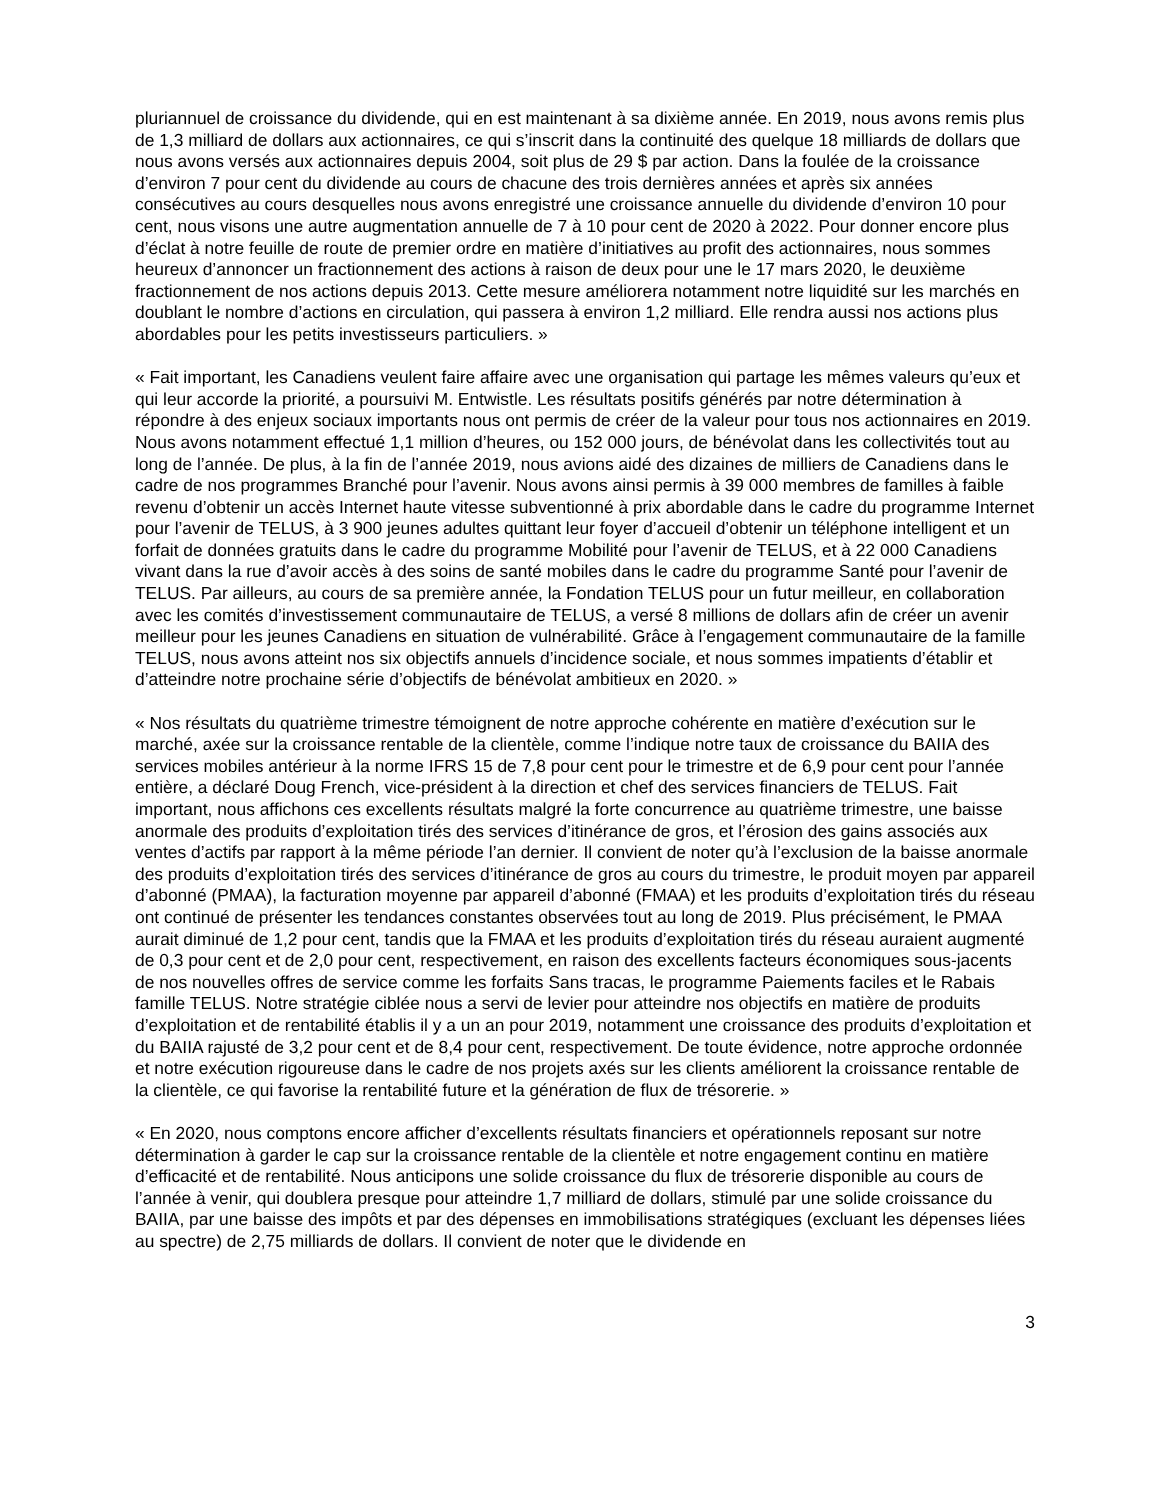pluriannuel de croissance du dividende, qui en est maintenant à sa dixième année. En 2019, nous avons remis plus de 1,3 milliard de dollars aux actionnaires, ce qui s’inscrit dans la continuité des quelque 18 milliards de dollars que nous avons versés aux actionnaires depuis 2004, soit plus de 29 $ par action. Dans la foulée de la croissance d’environ 7 pour cent du dividende au cours de chacune des trois dernières années et après six années consécutives au cours desquelles nous avons enregistré une croissance annuelle du dividende d’environ 10 pour cent, nous visons une autre augmentation annuelle de 7 à 10 pour cent de 2020 à 2022. Pour donner encore plus d’éclat à notre feuille de route de premier ordre en matière d’initiatives au profit des actionnaires, nous sommes heureux d’annoncer un fractionnement des actions à raison de deux pour une le 17 mars 2020, le deuxième fractionnement de nos actions depuis 2013. Cette mesure améliorera notamment notre liquidité sur les marchés en doublant le nombre d’actions en circulation, qui passera à environ 1,2 milliard. Elle rendra aussi nos actions plus abordables pour les petits investisseurs particuliers. »
« Fait important, les Canadiens veulent faire affaire avec une organisation qui partage les mêmes valeurs qu’eux et qui leur accorde la priorité, a poursuivi M. Entwistle. Les résultats positifs générés par notre détermination à répondre à des enjeux sociaux importants nous ont permis de créer de la valeur pour tous nos actionnaires en 2019. Nous avons notamment effectué 1,1 million d’heures, ou 152 000 jours, de bénévolat dans les collectivités tout au long de l’année. De plus, à la fin de l’année 2019, nous avions aidé des dizaines de milliers de Canadiens dans le cadre de nos programmes Branché pour l’avenir. Nous avons ainsi permis à 39 000 membres de familles à faible revenu d’obtenir un accès Internet haute vitesse subventionné à prix abordable dans le cadre du programme Internet pour l’avenir de TELUS, à 3 900 jeunes adultes quittant leur foyer d’accueil d’obtenir un téléphone intelligent et un forfait de données gratuits dans le cadre du programme Mobilité pour l’avenir de TELUS, et à 22 000 Canadiens vivant dans la rue d’avoir accès à des soins de santé mobiles dans le cadre du programme Santé pour l’avenir de TELUS. Par ailleurs, au cours de sa première année, la Fondation TELUS pour un futur meilleur, en collaboration avec les comités d’investissement communautaire de TELUS, a versé 8 millions de dollars afin de créer un avenir meilleur pour les jeunes Canadiens en situation de vulnérabilité. Grâce à l’engagement communautaire de la famille TELUS, nous avons atteint nos six objectifs annuels d’incidence sociale, et nous sommes impatients d’établir et d’atteindre notre prochaine série d’objectifs de bénévolat ambitieux en 2020. »
« Nos résultats du quatrième trimestre témoignent de notre approche cohérente en matière d’exécution sur le marché, axée sur la croissance rentable de la clientèle, comme l’indique notre taux de croissance du BAIIA des services mobiles antérieur à la norme IFRS 15 de 7,8 pour cent pour le trimestre et de 6,9 pour cent pour l’année entière, a déclaré Doug French, vice-président à la direction et chef des services financiers de TELUS. Fait important, nous affichons ces excellents résultats malgré la forte concurrence au quatrième trimestre, une baisse anormale des produits d’exploitation tirés des services d’itinérance de gros, et l’érosion des gains associés aux ventes d’actifs par rapport à la même période l’an dernier. Il convient de noter qu’à l’exclusion de la baisse anormale des produits d’exploitation tirés des services d’itinérance de gros au cours du trimestre, le produit moyen par appareil d’abonné (PMAA), la facturation moyenne par appareil d’abonné (FMAA) et les produits d’exploitation tirés du réseau ont continué de présenter les tendances constantes observées tout au long de 2019. Plus précisément, le PMAA aurait diminué de 1,2 pour cent, tandis que la FMAA et les produits d’exploitation tirés du réseau auraient augmenté de 0,3 pour cent et de 2,0 pour cent, respectivement, en raison des excellents facteurs économiques sous-jacents de nos nouvelles offres de service comme les forfaits Sans tracas, le programme Paiements faciles et le Rabais famille TELUS. Notre stratégie ciblée nous a servi de levier pour atteindre nos objectifs en matière de produits d’exploitation et de rentabilité établis il y a un an pour 2019, notamment une croissance des produits d’exploitation et du BAIIA rajusté de 3,2 pour cent et de 8,4 pour cent, respectivement. De toute évidence, notre approche ordonnée et notre exécution rigoureuse dans le cadre de nos projets axés sur les clients améliorent la croissance rentable de la clientèle, ce qui favorise la rentabilité future et la génération de flux de trésorerie. »
« En 2020, nous comptons encore afficher d’excellents résultats financiers et opérationnels reposant sur notre détermination à garder le cap sur la croissance rentable de la clientèle et notre engagement continu en matière d’efficacité et de rentabilité. Nous anticipons une solide croissance du flux de trésorerie disponible au cours de l’année à venir, qui doublera presque pour atteindre 1,7 milliard de dollars, stimulé par une solide croissance du BAIIA, par une baisse des impôts et par des dépenses en immobilisations stratégiques (excluant les dépenses liées au spectre) de 2,75 milliards de dollars. Il convient de noter que le dividende en
3